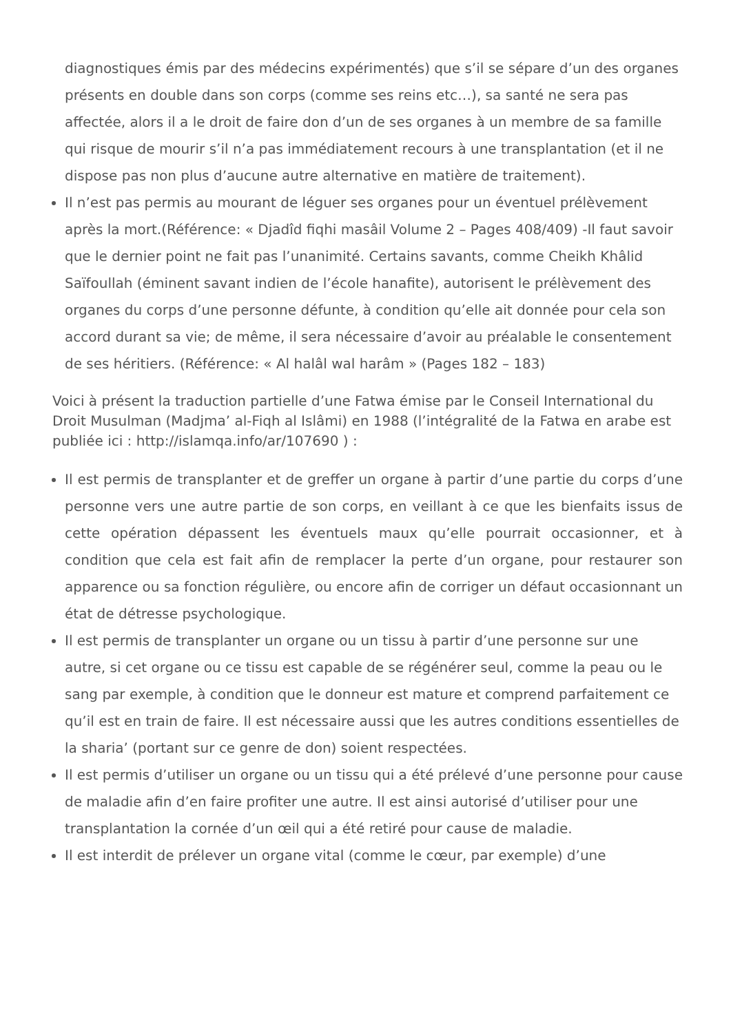diagnostiques émis par des médecins expérimentés) que s’il se sépare d’un des organes présents en double dans son corps (comme ses reins etc…), sa santé ne sera pas affectée, alors il a le droit de faire don d’un de ses organes à un membre de sa famille qui risque de mourir s’il n’a pas immédiatement recours à une transplantation (et il ne dispose pas non plus d’aucune autre alternative en matière de traitement).
Il n’est pas permis au mourant de léguer ses organes pour un éventuel prélèvement après la mort.(Référence: « Djadîd fiqhi masâil Volume 2 – Pages 408/409) -Il faut savoir que le dernier point ne fait pas l’unanimité. Certains savants, comme Cheikh Khâlid Saïfoullah (éminent savant indien de l’école hanafite), autorisent le prélèvement des organes du corps d’une personne défunte, à condition qu’elle ait donnée pour cela son accord durant sa vie; de même, il sera nécessaire d’avoir au préalable le consentement de ses héritiers. (Référence: « Al halâl wal harâm » (Pages 182 – 183)
Voici à présent la traduction partielle d’une Fatwa émise par le Conseil International du Droit Musulman (Madjma’ al-Fiqh al Islâmi) en 1988 (l’intégralité de la Fatwa en arabe est publiée ici : http://islamqa.info/ar/107690 ) :
Il est permis de transplanter et de greffer un organe à partir d’une partie du corps d’une personne vers une autre partie de son corps, en veillant à ce que les bienfaits issus de cette opération dépassent les éventuels maux qu’elle pourrait occasionner, et à condition que cela est fait afin de remplacer la perte d’un organe, pour restaurer son apparence ou sa fonction régulière, ou encore afin de corriger un défaut occasionnant un état de détresse psychologique.
Il est permis de transplanter un organe ou un tissu à partir d’une personne sur une autre, si cet organe ou ce tissu est capable de se régénérer seul, comme la peau ou le sang par exemple, à condition que le donneur est mature et comprend parfaitement ce qu’il est en train de faire. Il est nécessaire aussi que les autres conditions essentielles de la sharia’ (portant sur ce genre de don) soient respectées.
Il est permis d’utiliser un organe ou un tissu qui a été prélevé d’une personne pour cause de maladie afin d’en faire profiter une autre. Il est ainsi autorisé d’utiliser pour une transplantation la cornée d’un œil qui a été retiré pour cause de maladie.
Il est interdit de prélever un organe vital (comme le cœur, par exemple) d’une